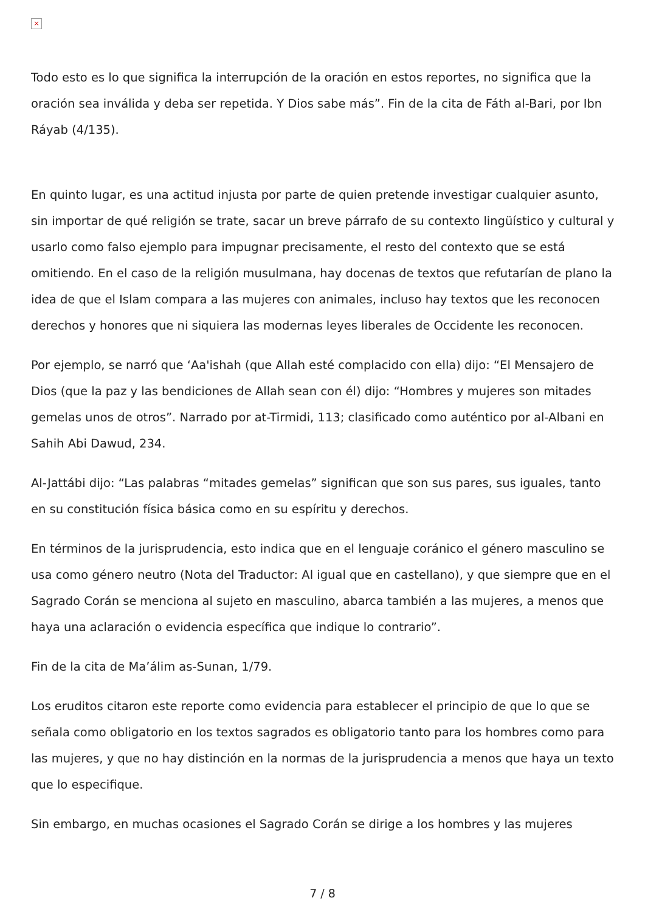×
Todo esto es lo que significa la interrupción de la oración en estos reportes, no significa que la oración sea inválida y deba ser repetida. Y Dios sabe más”. Fin de la cita de Fáth al-Bari, por Ibn Ráyab (4/135).
En quinto lugar, es una actitud injusta por parte de quien pretende investigar cualquier asunto, sin importar de qué religión se trate, sacar un breve párrafo de su contexto lingüístico y cultural y usarlo como falso ejemplo para impugnar precisamente, el resto del contexto que se está omitiendo. En el caso de la religión musulmana, hay docenas de textos que refutarían de plano la idea de que el Islam compara a las mujeres con animales, incluso hay textos que les reconocen derechos y honores que ni siquiera las modernas leyes liberales de Occidente les reconocen.
Por ejemplo, se narró que ‘Aa'ishah (que Allah esté complacido con ella) dijo: “El Mensajero de Dios (que la paz y las bendiciones de Allah sean con él) dijo: “Hombres y mujeres son mitades gemelas unos de otros”. Narrado por at-Tirmidi, 113; clasificado como auténtico por al-Albani en Sahih Abi Dawud, 234.
Al-Jattábi dijo: “Las palabras “mitades gemelas” significan que son sus pares, sus iguales, tanto en su constitución física básica como en su espíritu y derechos.
En términos de la jurisprudencia, esto indica que en el lenguaje coránico el género masculino se usa como género neutro (Nota del Traductor: Al igual que en castellano), y que siempre que en el Sagrado Corán se menciona al sujeto en masculino, abarca también a las mujeres, a menos que haya una aclaración o evidencia específica que indique lo contrario”.
Fin de la cita de Ma’álim as-Sunan, 1/79.
Los eruditos citaron este reporte como evidencia para establecer el principio de que lo que se señala como obligatorio en los textos sagrados es obligatorio tanto para los hombres como para las mujeres, y que no hay distinción en la normas de la jurisprudencia a menos que haya un texto que lo especifique.
Sin embargo, en muchas ocasiones el Sagrado Corán se dirige a los hombres y las mujeres
7 / 8